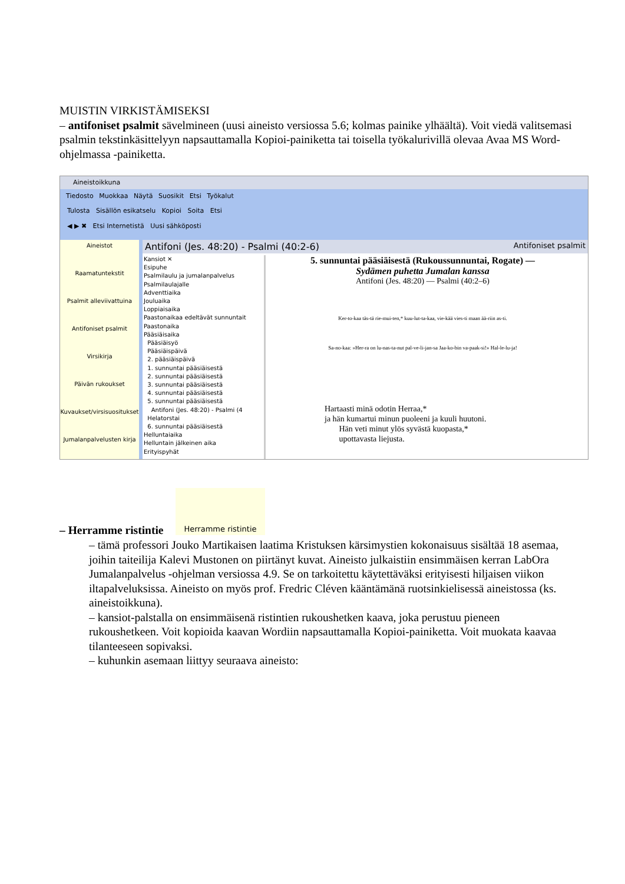MUISTIN VIRKISTÄMISEKSI
– antifoniset psalmit sävelmineen (uusi aineisto versiossa 5.6; kolmas painike ylhäältä). Voit viedä valitsemasi psalmin tekstinkäsittelyyn napsauttamalla Kopioi-painiketta tai toisella työkalurivillä olevaa Avaa MS Word-ohjelmassa -painiketta.
Aineistoikkuna
Tiedosto Muokkaa Näytä Suosikit Etsi Työkalut
Tulosta Sisällön esikatselu Kopioi Soita Etsi
◀ ▶ ✖ Etsi Internetistä Uusi sähköposti
Aineistot
Raamatuntekstit
Psalmit alleviivattuina
Antifoniset psalmit
Virsikirja
Päivän rukoukset
Kuvaukset/virsisuositukset
Jumalanpalvelusten kirja
Antifoni (Jes. 48:20) - Psalmi (40:2-6) Antifoniset psalmit
Kansiot ✕
Esipuhe
Psalmilaulu ja jumalanpalvelus
Psalmilaulajalle
Adventtiaika
Jouluaika
Loppiaisaika
Paastonaikaa edeltävät sunnuntait
Paastonaika
Pääsiäisaika
Pääsiäisyö
Pääsiäispäivä
2. pääsiäispäivä
1. sunnuntai pääsiäisestä
2. sunnuntai pääsiäisestä
3. sunnuntai pääsiäisestä
4. sunnuntai pääsiäisestä
5. sunnuntai pääsiäisestä
Antifoni (Jes. 48:20) - Psalmi (4
Helatorstai
6. sunnuntai pääsiäisestä
Helluntaiaika
Helluntain jälkeinen aika
Erityispyhät
5. sunnuntai pääsiäisestä (Rukoussunnuntai, Rogate) —
Sydämen puhetta Jumalan kanssa
Antifoni (Jes. 48:20) — Psalmi (40:2–6)
Ker-to-kaa täs-tä rie-mui-ten,* kuu-lut-ta-kaa, vie-kää vies-ti maan ää-riin as-ti.
Sa-no-kaa: »Her-ra on lu-nas-ta-nut pal-ve-li-jan-sa Jaa-ko-bin va-paak-si!» Hal-le-lu-ja!
Hartaasti minä odotin Herraa,*
ja hän kumartui minun puoleeni ja kuuli huutoni.
Hän veti minut ylös syvästä kuopasta,*
upottavasta liejusta.
Herramme ristintie
– Herramme ristintie
– tämä professori Jouko Martikaisen laatima Kristuksen kärsimystien kokonaisuus sisältää 18 asemaa, joihin taiteilija Kalevi Mustonen on piirtänyt kuvat. Aineisto julkaistiin ensimmäisen kerran LabOra Jumalanpalvelus -ohjelman versiossa 4.9. Se on tarkoitettu käytettäväksi erityisesti hiljaisen viikon iltapalveluksissa. Aineisto on myös prof. Fredric Cléven kääntämänä ruotsinkielisessä aineistossa (ks. aineistoikkuna).
– kansiot-palstalla on ensimmäisenä ristintien rukoushetken kaava, joka perustuu pieneen rukoushetkeen. Voit kopioida kaavan Wordiin napsauttamalla Kopioi-painiketta. Voit muokata kaavaa tilanteeseen sopivaksi.
– kuhunkin asemaan liittyy seuraava aineisto: